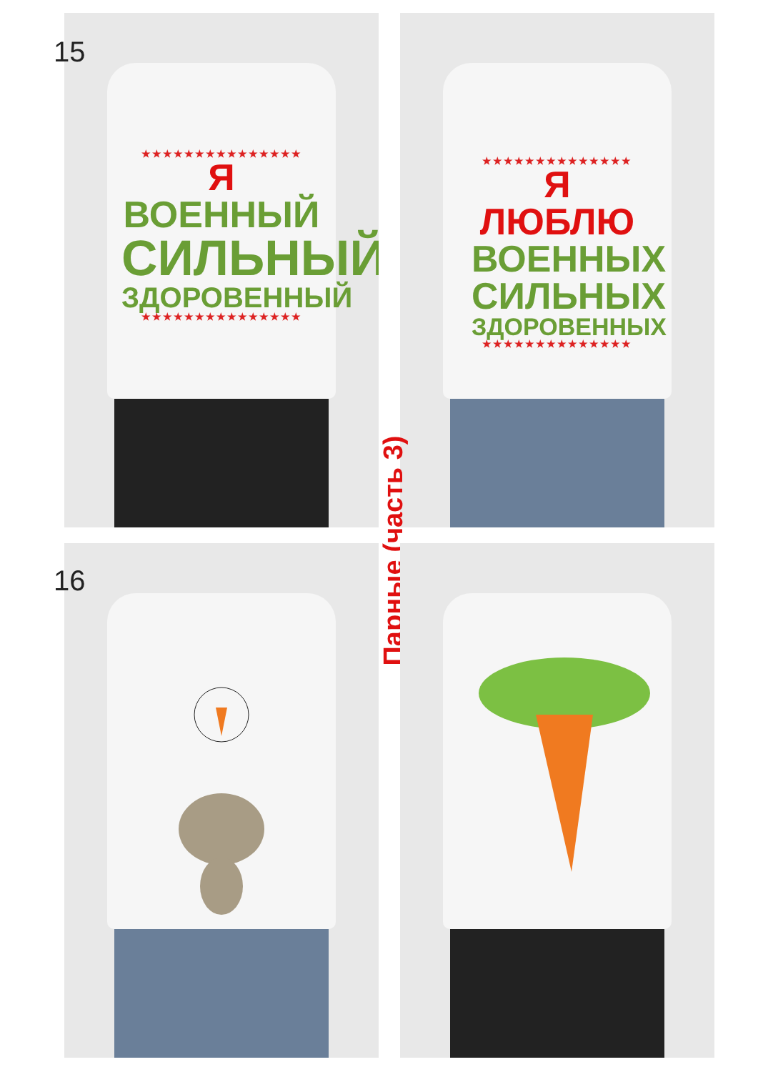★★★★★★★★★★★★★★★
Я ВОЕННЫЙ
СИЛЬНЫЙ
ЗДОРОВЕННЫЙ
★★★★★★★★★★★★★★★
15
★★★★★★★★★★★★★★
Я ЛЮБЛЮ
ВОЕННЫХ
СИЛЬНЫХ
ЗДОРОВЕННЫХ
★★★★★★★★★★★★★★
Парные (часть 3)
16